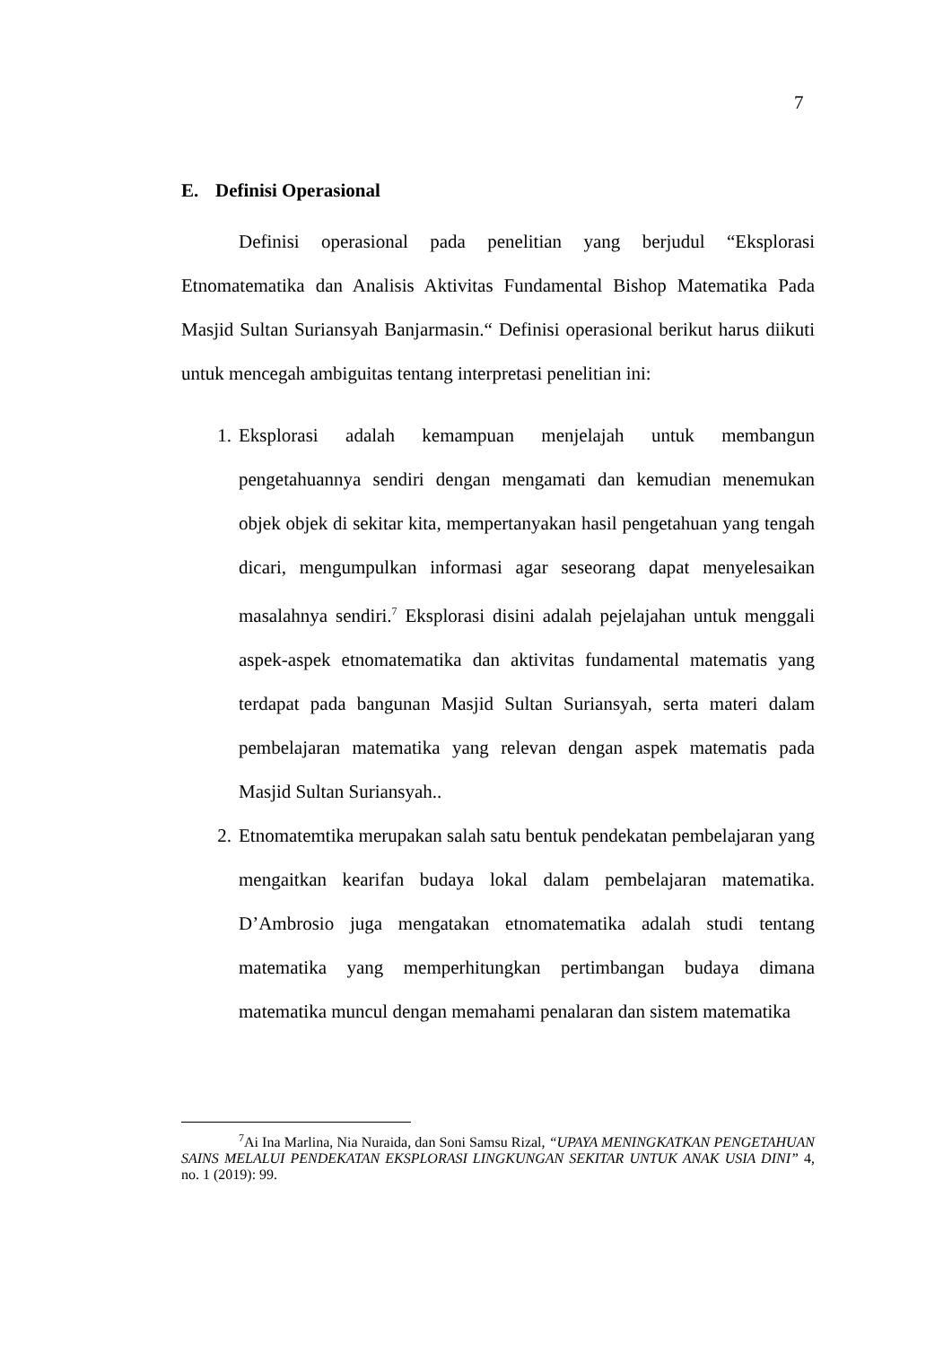7
E. Definisi Operasional
Definisi operasional pada penelitian yang berjudul “Eksplorasi Etnomatematika dan Analisis Aktivitas Fundamental Bishop Matematika Pada Masjid Sultan Suriansyah Banjarmasin.“ Definisi operasional berikut harus diikuti untuk mencegah ambiguitas tentang interpretasi penelitian ini:
1. Eksplorasi adalah kemampuan menjelajah untuk membangun pengetahuannya sendiri dengan mengamati dan kemudian menemukan objek objek di sekitar kita, mempertanyakan hasil pengetahuan yang tengah dicari, mengumpulkan informasi agar seseorang dapat menyelesaikan masalahnya sendiri.<sup>7</sup> Eksplorasi disini adalah pejelajahan untuk menggali aspek-aspek etnomatematika dan aktivitas fundamental matematis yang terdapat pada bangunan Masjid Sultan Suriansyah, serta materi dalam pembelajaran matematika yang relevan dengan aspek matematis pada Masjid Sultan Suriansyah..
2. Etnomatemtika merupakan salah satu bentuk pendekatan pembelajaran yang mengaitkan kearifan budaya lokal dalam pembelajaran matematika. D’Ambrosio juga mengatakan etnomatematika adalah studi tentang matematika yang memperhitungkan pertimbangan budaya dimana matematika muncul dengan memahami penalaran dan sistem matematika
<sup>7</sup> Ai Ina Marlina, Nia Nuraida, dan Soni Samsu Rizal, “UPAYA MENINGKATKAN PENGETAHUAN SAINS MELALUI PENDEKATAN EKSPLORASI LINGKUNGAN SEKITAR UNTUK ANAK USIA DINI” 4, no. 1 (2019): 99.